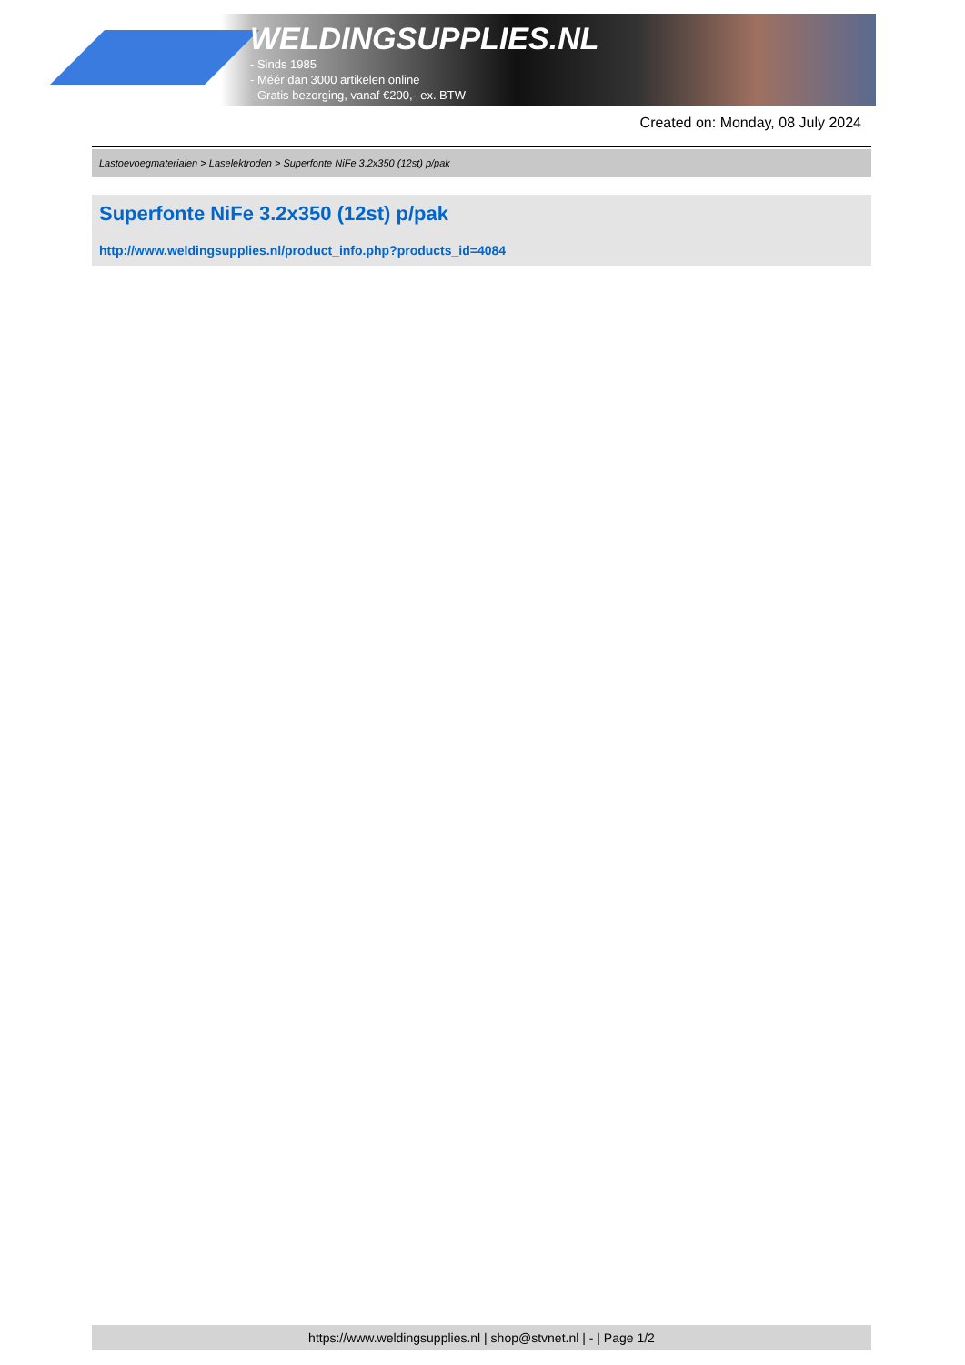WELDINGSUPPLIES.NL
- Sinds 1985
- Méér dan 3000 artikelen online
- Gratis bezorging, vanaf €200,--ex. BTW
Created on: Monday, 08 July 2024
Lastoevoegmaterialen > Laselektroden > Superfonte NiFe 3.2x350 (12st) p/pak
Superfonte NiFe 3.2x350 (12st) p/pak
http://www.weldingsupplies.nl/product_info.php?products_id=4084
https://www.weldingsupplies.nl | shop@stvnet.nl | - | Page 1/2